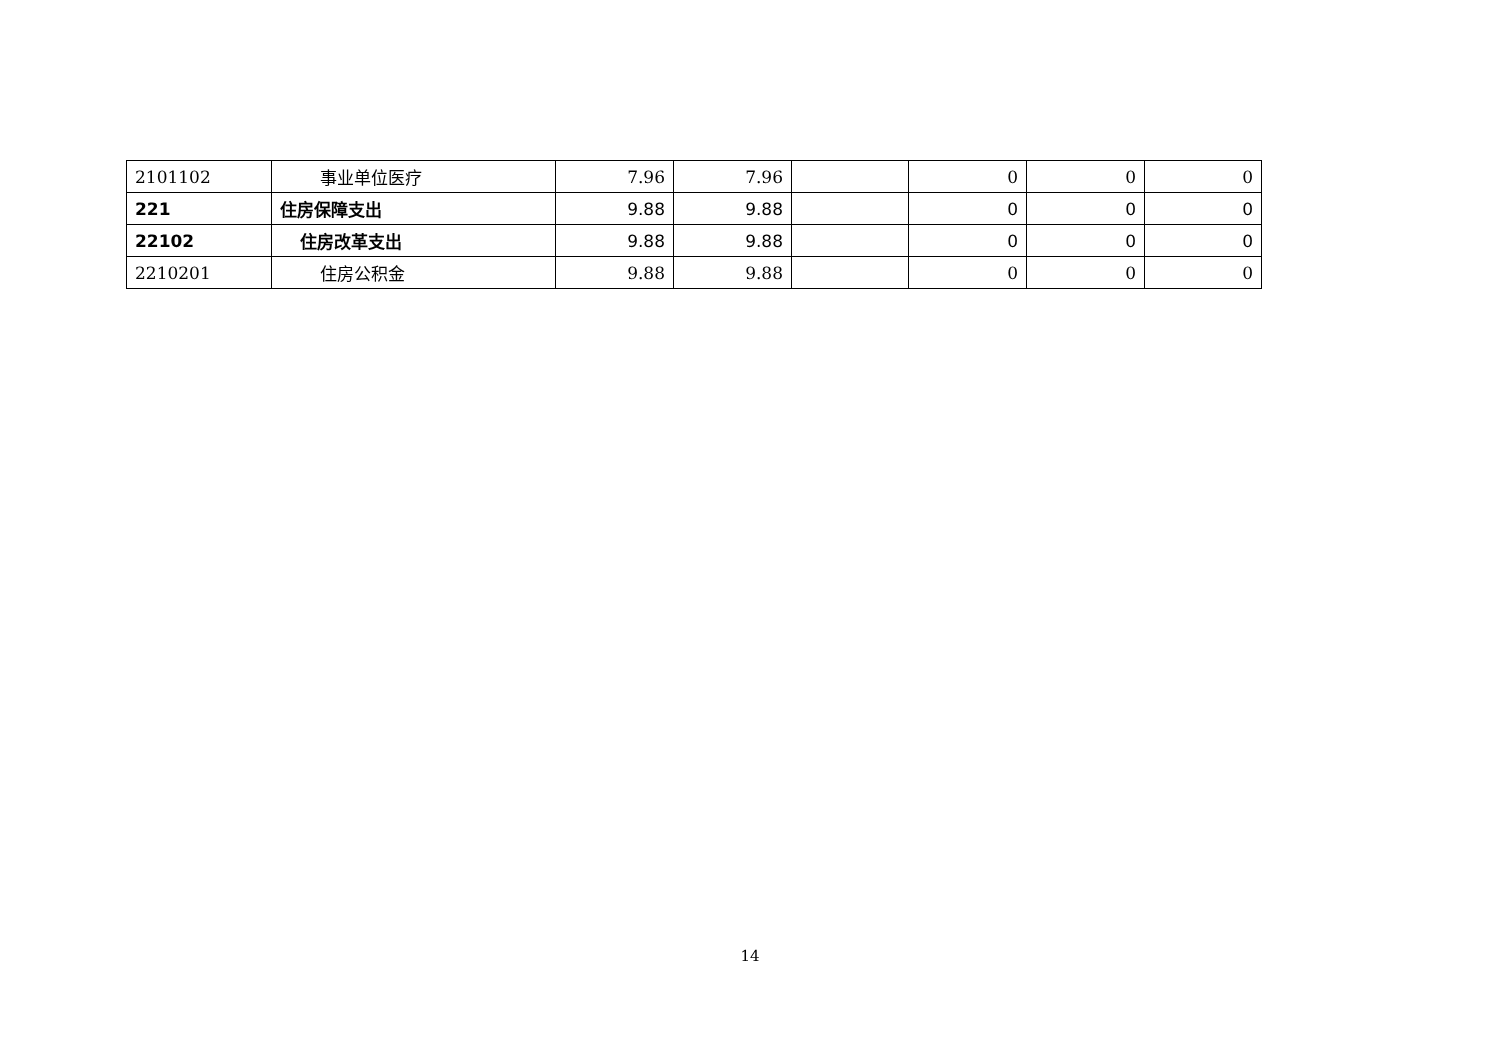| 2101102 | 事业单位医疗 | 7.96 | 7.96 | | 0 | 0 | 0 |
| 221 | 住房保障支出 | 9.88 | 9.88 | | 0 | 0 | 0 |
| 22102 | 住房改革支出 | 9.88 | 9.88 | | 0 | 0 | 0 |
| 2210201 | 住房公积金 | 9.88 | 9.88 | | 0 | 0 | 0 |
14